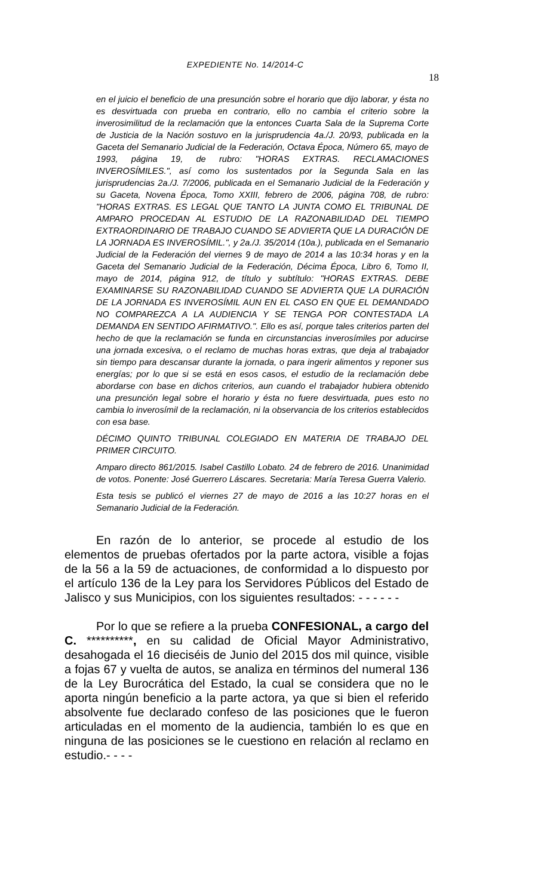EXPEDIENTE No. 14/2014-C
18
en el juicio el beneficio de una presunción sobre el horario que dijo laborar, y ésta no es desvirtuada con prueba en contrario, ello no cambia el criterio sobre la inverosimilitud de la reclamación que la entonces Cuarta Sala de la Suprema Corte de Justicia de la Nación sostuvo en la jurisprudencia 4a./J. 20/93, publicada en la Gaceta del Semanario Judicial de la Federación, Octava Época, Número 65, mayo de 1993, página 19, de rubro: "HORAS EXTRAS. RECLAMACIONES INVEROSÍMILES.", así como los sustentados por la Segunda Sala en las jurisprudencias 2a./J. 7/2006, publicada en el Semanario Judicial de la Federación y su Gaceta, Novena Época, Tomo XXIII, febrero de 2006, página 708, de rubro: "HORAS EXTRAS. ES LEGAL QUE TANTO LA JUNTA COMO EL TRIBUNAL DE AMPARO PROCEDAN AL ESTUDIO DE LA RAZONABILIDAD DEL TIEMPO EXTRAORDINARIO DE TRABAJO CUANDO SE ADVIERTA QUE LA DURACIÓN DE LA JORNADA ES INVEROSÍMIL.", y 2a./J. 35/2014 (10a.), publicada en el Semanario Judicial de la Federación del viernes 9 de mayo de 2014 a las 10:34 horas y en la Gaceta del Semanario Judicial de la Federación, Décima Época, Libro 6, Tomo II, mayo de 2014, página 912, de título y subtítulo: "HORAS EXTRAS. DEBE EXAMINARSE SU RAZONABILIDAD CUANDO SE ADVIERTA QUE LA DURACIÓN DE LA JORNADA ES INVEROSÍMIL AUN EN EL CASO EN QUE EL DEMANDADO NO COMPAREZCA A LA AUDIENCIA Y SE TENGA POR CONTESTADA LA DEMANDA EN SENTIDO AFIRMATIVO.". Ello es así, porque tales criterios parten del hecho de que la reclamación se funda en circunstancias inverosímiles por aducirse una jornada excesiva, o el reclamo de muchas horas extras, que deja al trabajador sin tiempo para descansar durante la jornada, o para ingerir alimentos y reponer sus energías; por lo que si se está en esos casos, el estudio de la reclamación debe abordarse con base en dichos criterios, aun cuando el trabajador hubiera obtenido una presunción legal sobre el horario y ésta no fuere desvirtuada, pues esto no cambia lo inverosímil de la reclamación, ni la observancia de los criterios establecidos con esa base.
DÉCIMO QUINTO TRIBUNAL COLEGIADO EN MATERIA DE TRABAJO DEL PRIMER CIRCUITO.
Amparo directo 861/2015. Isabel Castillo Lobato. 24 de febrero de 2016. Unanimidad de votos. Ponente: José Guerrero Láscares. Secretaria: María Teresa Guerra Valerio.
Esta tesis se publicó el viernes 27 de mayo de 2016 a las 10:27 horas en el Semanario Judicial de la Federación.
En razón de lo anterior, se procede al estudio de los elementos de pruebas ofertados por la parte actora, visible a fojas de la 56 a la 59 de actuaciones, de conformidad a lo dispuesto por el artículo 136 de la Ley para los Servidores Públicos del Estado de Jalisco y sus Municipios, con los siguientes resultados: - - - - - -
Por lo que se refiere a la prueba CONFESIONAL, a cargo del C. **********, en su calidad de Oficial Mayor Administrativo, desahogada el 16 dieciséis de Junio del 2015 dos mil quince, visible a fojas 67 y vuelta de autos, se analiza en términos del numeral 136 de la Ley Burocrática del Estado, la cual se considera que no le aporta ningún beneficio a la parte actora, ya que si bien el referido absolvente fue declarado confeso de las posiciones que le fueron articuladas en el momento de la audiencia, también lo es que en ninguna de las posiciones se le cuestiono en relación al reclamo en estudio.- - - -